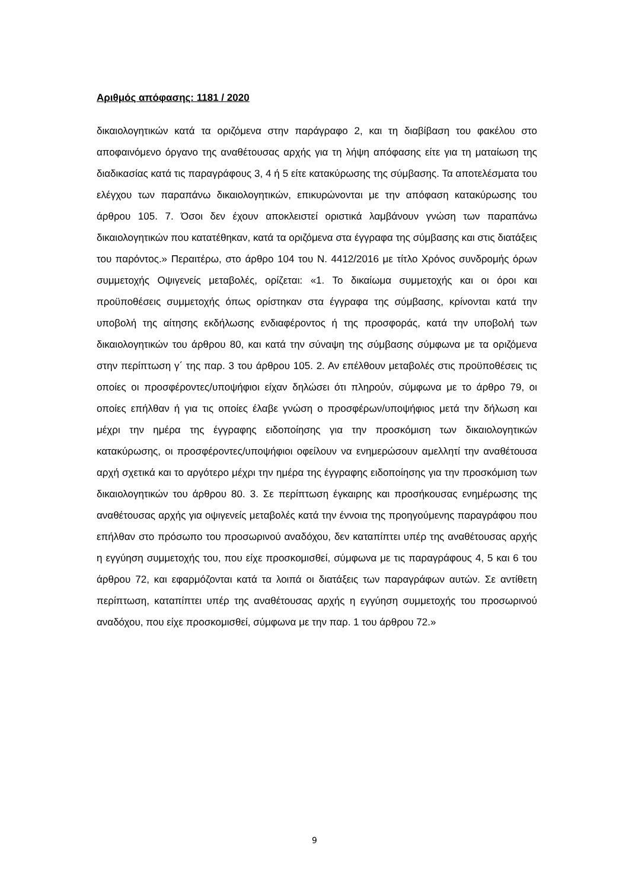Αριθμός απόφασης: 1181 / 2020
δικαιολογητικών κατά τα οριζόμενα στην παράγραφο 2, και τη διαβίβαση του φακέλου στο αποφαινόμενο όργανο της αναθέτουσας αρχής για τη λήψη απόφασης είτε για τη ματαίωση της διαδικασίας κατά τις παραγράφους 3, 4 ή 5 είτε κατακύρωσης της σύμβασης. Τα αποτελέσματα του ελέγχου των παραπάνω δικαιολογητικών, επικυρώνονται με την απόφαση κατακύρωσης του άρθρου 105. 7. Όσοι δεν έχουν αποκλειστεί οριστικά λαμβάνουν γνώση των παραπάνω δικαιολογητικών που κατατέθηκαν, κατά τα οριζόμενα στα έγγραφα της σύμβασης και στις διατάξεις του παρόντος.» Περαιτέρω, στο άρθρο 104 του Ν. 4412/2016 με τίτλο Χρόνος συνδρομής όρων συμμετοχής Οψιγενείς μεταβολές, ορίζεται: «1. Το δικαίωμα συμμετοχής και οι όροι και προϋποθέσεις συμμετοχής όπως ορίστηκαν στα έγγραφα της σύμβασης, κρίνονται κατά την υποβολή της αίτησης εκδήλωσης ενδιαφέροντος ή της προσφοράς, κατά την υποβολή των δικαιολογητικών του άρθρου 80, και κατά την σύναψη της σύμβασης σύμφωνα με τα οριζόμενα στην περίπτωση γ΄ της παρ. 3 του άρθρου 105. 2. Αν επέλθουν μεταβολές στις προϋποθέσεις τις οποίες οι προσφέροντες/υποψήφιοι είχαν δηλώσει ότι πληρούν, σύμφωνα με το άρθρο 79, οι οποίες επήλθαν ή για τις οποίες έλαβε γνώση ο προσφέρων/υποψήφιος μετά την δήλωση και μέχρι την ημέρα της έγγραφης ειδοποίησης για την προσκόμιση των δικαιολογητικών κατακύρωσης, οι προσφέροντες/υποψήφιοι οφείλουν να ενημερώσουν αμελλητί την αναθέτουσα αρχή σχετικά και το αργότερο μέχρι την ημέρα της έγγραφης ειδοποίησης για την προσκόμιση των δικαιολογητικών του άρθρου 80. 3. Σε περίπτωση έγκαιρης και προσήκουσας ενημέρωσης της αναθέτουσας αρχής για οψιγενείς μεταβολές κατά την έννοια της προηγούμενης παραγράφου που επήλθαν στο πρόσωπο του προσωρινού αναδόχου, δεν καταπίπτει υπέρ της αναθέτουσας αρχής η εγγύηση συμμετοχής του, που είχε προσκομισθεί, σύμφωνα με τις παραγράφους 4, 5 και 6 του άρθρου 72, και εφαρμόζονται κατά τα λοιπά οι διατάξεις των παραγράφων αυτών. Σε αντίθετη περίπτωση, καταπίπτει υπέρ της αναθέτουσας αρχής η εγγύηση συμμετοχής του προσωρινού αναδόχου, που είχε προσκομισθεί, σύμφωνα με την παρ. 1 του άρθρου 72.»
9